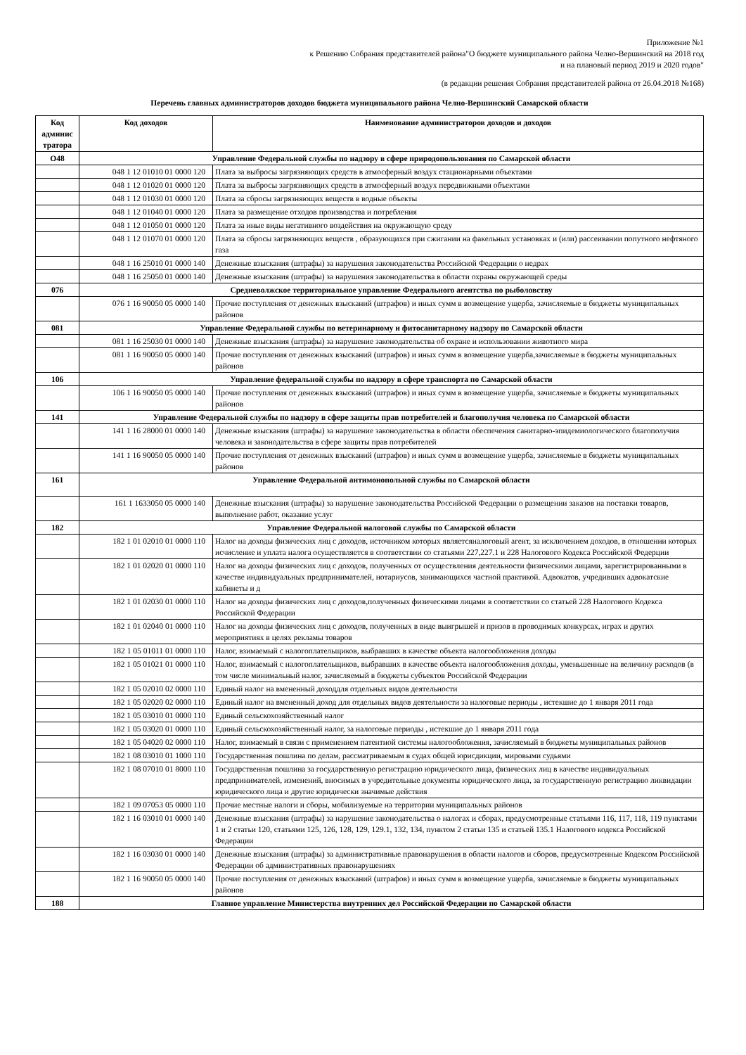Приложение №1
к Решению Собрания представителей района"О бюджете муниципального района Челно-Вершинский на 2018 год
и на плановый период 2019 и 2020 годов"
(в редакции решения Собрания представителей района от 26.04.2018 №168)
Перечень главных администраторов доходов бюджета муниципального района Челно-Вершинский Самарской области
| Код админис тратора | Код доходов | Наименование администраторов доходов и доходов |
| --- | --- | --- |
| О48 | Управление Федеральной службы по надзору в сфере природопользования по Самарской области | |
| | 048 1 12 01010 01 0000 120 | Плата за выбросы загрязняющих средств в атмосферный воздух стационарными объектами |
| | 048 1 12 01020 01 0000 120 | Плата за выбросы загрязняющих средств в атмосферный воздух передвижными объектами |
| | 048 1 12 01030 01 0000 120 | Плата за сбросы загрязняющих веществ в водные объекты |
| | 048 1 12 01040 01 0000 120 | Плата за размещение отходов производства и потребления |
| | 048 1 12 01050 01 0000 120 | Плата за иные виды негативного воздействия на окружающую среду |
| | 048 1 12 01070 01 0000 120 | Плата за сбросы загрязняющих веществ , образующихся при сжигании на факельных установках и (или) рассеивании попутного нефтяного газа |
| | 048 1 16 25010 01 0000 140 | Денежные взыскания (штрафы) за нарушения законодательства Российской Федерации о недрах |
| | 048 1 16 25050 01 0000 140 | Денежные взыскания (штрафы) за нарушения законодательства в области охраны окружающей среды |
| 076 | Средневолжское территориальное управление Федерального агентства по рыболовству | |
| | 076 1 16 90050 05 0000 140 | Прочие поступления от денежных взысканий (штрафов) и иных сумм в возмещение ущерба, зачисляемые в бюджеты муниципальных районов |
| 081 | Управление Федеральной службы по ветеринарному и фитосанитарному надзору по Самарской области | |
| | 081 1 16 25030 01 0000 140 | Денежные взыскания (штрафы) за нарушение законодательства об охране и использовании животного мира |
| | 081 1 16 90050 05 0000 140 | Прочие поступления от денежных взысканий (штрафов) и иных сумм в возмещение ущерба,зачисляемые в бюджеты муниципальных районов |
| 106 | Управление федеральной службы по надзору в сфере транспорта по Самарской области | |
| | 106 1 16 90050 05 0000 140 | Прочие поступления от денежных взысканий (штрафов) и иных сумм в возмещение ущерба, зачисляемые в бюджеты муниципальных районов |
| 141 | Управление Федеральной службы по надзору в сфере защиты прав потребителей и благополучия человека по Самарской области | |
| | 141 1 16 28000 01 0000 140 | Денежные взыскания (штрафы) за нарушение законодательства в области обеспечения санитарно-эпидемиологического благополучия человека и законодательства в сфере защиты прав потребителей |
| | 141 1 16 90050 05 0000 140 | Прочие поступления от денежных взысканий (штрафов) и иных сумм в возмещение ущерба, зачисляемые в бюджеты муниципальных районов |
| 161 | Управление Федеральной антимонопольной службы по Самарской области | |
| | 161 1 1633050 05 0000 140 | Денежные взыскания (штрафы) за нарушение законодательства Российской Федерации о размещении заказов на поставки товаров, выполнение работ, оказание услуг |
| 182 | Управление Федеральной налоговой службы по Самарской области | |
| | 182 1 01 02010 01 0000 110 | Налог на доходы физических лиц с доходов, источником которых являетсяналоговый агент, за исключением доходов, в отношении которых исчисление и уплата налога осуществляется в соответствии со статьями 227,227.1 и 228 Налогового Кодекса Российской Федерции |
| | 182 1 01 02020 01 0000 110 | Налог на доходы физических лиц с доходов, полученных от осуществления деятельности физическими лицами, зарегистрированными в качестве индивидуальных предпринимателей, нотариусов, занимающихся частной практикой. Адвокатов, учредивших адвокатские кабинеты и д |
| | 182 1 01 02030 01 0000 110 | Налог на доходы физических лиц с доходов,полученных физическими лицами в соответствии со статьей 228 Налогового Кодекса Российской Федерации |
| | 182 1 01 02040 01 0000 110 | Налог на доходы физических лиц с доходов, полученных в виде выигрышей и призов в проводимых конкурсах, играх и других мероприятиях в целях рекламы товаров |
| | 182 1 05 01011 01 0000 110 | Налог, взимаемый с налогоплательщиков, выбравших в качестве объекта налогообложения доходы |
| | 182 1 05 01021 01 0000 110 | Налог, взимаемый с налогоплательщиков, выбравших в качестве объекта налогообложения доходы, уменьшенные на величину расходов (в том числе минимальный налог, зачисляемый в бюджеты субъектов Российской Федерации |
| | 182 1 05 02010 02 0000 110 | Единый налог на вмененный доходдля отдельных видов деятельности |
| | 182 1 05 02020 02 0000 110 | Единый налог на вмененный доход для отдельных видов деятельности за налоговые периоды , истекшие до 1 января 2011 года |
| | 182 1 05 03010 01 0000 110 | Единый сельскохозяйственный налог |
| | 182 1 05 03020 01 0000 110 | Единый сельскохозяйственный налог, за налоговые периоды , истекшие до 1 января 2011 года |
| | 182 1 05 04020 02 0000 110 | Налог, взимаемый в связи с применением патентной системы налогообложения, зачисляемый в бюджеты муниципальных районов |
| | 182 1 08 03010 01 1000 110 | Государственная пошлина по делам, рассматриваемым в судах общей юрисдикции, мировыми судьями |
| | 182 1 08 07010 01 8000 110 | Государственная пошлина за государственную регистрацию юридического лица, физических лиц в качестве индивидуальных предпринимателей, изменений, вносимых в учредительные документы юридического лица, за государственную регистрацию ликвидации юридического лица и другие юридически значимые действия |
| | 182 1 09 07053 05 0000 110 | Прочие местные налоги и сборы, мобилизуемые на территории муниципальных районов |
| | 182 1 16 03010 01 0000 140 | Денежные взыскания (штрафы) за нарушение законодательства о налогах и сборах, предусмотренные статьями 116, 117, 118, 119 пунктами 1 и 2 статьи 120, статьями 125, 126, 128, 129, 129.1, 132, 134, пунктом 2 статьи 135 и статьей 135.1 Налогового кодекса Российской Федерации |
| | 182 1 16 03030 01 0000 140 | Денежные взыскания (штрафы) за административные правонарушения в области налогов и сборов, предусмотренные Кодексом Российской Федерации об административных правонарушениях |
| | 182 1 16 90050 05 0000 140 | Прочие поступления от денежных взысканий (штрафов) и иных сумм в возмещение ущерба, зачисляемые в бюджеты муниципальных районов |
| 188 | Главное управление Министерства внутренних дел Российской Федерации по Самарской области | |